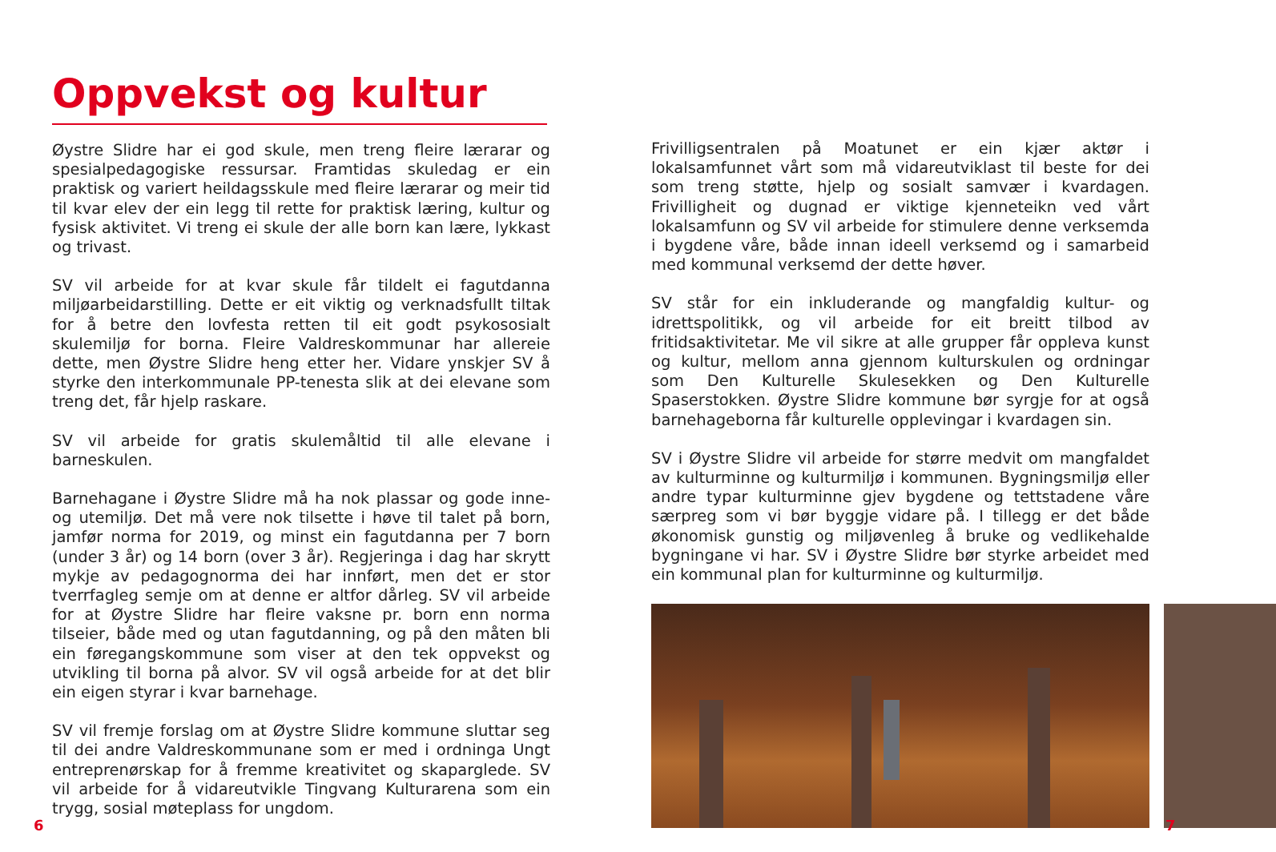Oppvekst og kultur
Øystre Slidre har ei god skule, men treng fleire lærarar og spesialpedagogiske ressursar. Framtidas skuledag er ein praktisk og variert heildagsskule med fleire lærarar og meir tid til kvar elev der ein legg til rette for praktisk læring, kultur og fysisk aktivitet. Vi treng ei skule der alle born kan lære, lykkast og trivast.
SV vil arbeide for at kvar skule får tildelt ei fagutdanna miljøarbeidarstilling. Dette er eit viktig og verknadsfullt tiltak for å betre den lovfesta retten til eit godt psykososialt skulemiljø for borna. Fleire Valdreskommunar har allereie dette, men Øystre Slidre heng etter her. Vidare ynskjer SV å styrke den interkommunale PP-tenesta slik at dei elevane som treng det, får hjelp raskare.
SV vil arbeide for gratis skulemåltid til alle elevane i barneskulen.
Barnehagane i Øystre Slidre må ha nok plassar og gode inne- og utemiljø. Det må vere nok tilsette i høve til talet på born, jamfør norma for 2019, og minst ein fagutdanna per 7 born (under 3 år) og 14 born (over 3 år). Regjeringa i dag har skrytt mykje av pedagognorma dei har innført, men det er stor tverrfagleg semje om at denne er altfor dårleg. SV vil arbeide for at Øystre Slidre har fleire vaksne pr. born enn norma tilseier, både med og utan fagutdanning, og på den måten bli ein føregangskommune som viser at den tek oppvekst og utvikling til borna på alvor. SV vil også arbeide for at det blir ein eigen styrar i kvar barnehage.
SV vil fremje forslag om at Øystre Slidre kommune sluttar seg til dei andre Valdreskommunane som er med i ordninga Ungt entreprenørskap for å fremme kreativitet og skaparglede. SV vil arbeide for å vidareutvikle Tingvang Kulturarena som ein trygg, sosial møteplass for ungdom.
Frivilligsentralen på Moatunet er ein kjær aktør i lokalsamfunnet vårt som må vidareutviklast til beste for dei som treng støtte, hjelp og sosialt samvær i kvardagen. Frivilligheit og dugnad er viktige kjenneteikn ved vårt lokalsamfunn og SV vil arbeide for stimulere denne verksemda i bygdene våre, både innan ideell verksemd og i samarbeid med kommunal verksemd der dette høver.
SV står for ein inkluderande og mangfaldig kultur- og idrettspolitikk, og vil arbeide for eit breitt tilbod av fritidsaktivitetar. Me vil sikre at alle grupper får oppleva kunst og kultur, mellom anna gjennom kulturskulen og ordningar som Den Kulturelle Skulesekken og Den Kulturelle Spaserstokken. Øystre Slidre kommune bør syrgje for at også barnehageborna får kulturelle opplevingar i kvardagen sin.
SV i Øystre Slidre vil arbeide for større medvit om mangfaldet av kulturminne og kulturmiljø i kommunen. Bygningsmiljø eller andre typar kulturminne gjev bygdene og tettstadene våre særpreg som vi bør byggje vidare på. I tillegg er det både økonomisk gunstig og miljøvenleg å bruke og vedlikehalde bygningane vi har. SV i Øystre Slidre bør styrke arbeidet med ein kommunal plan for kulturminne og kulturmiljø.
6 7